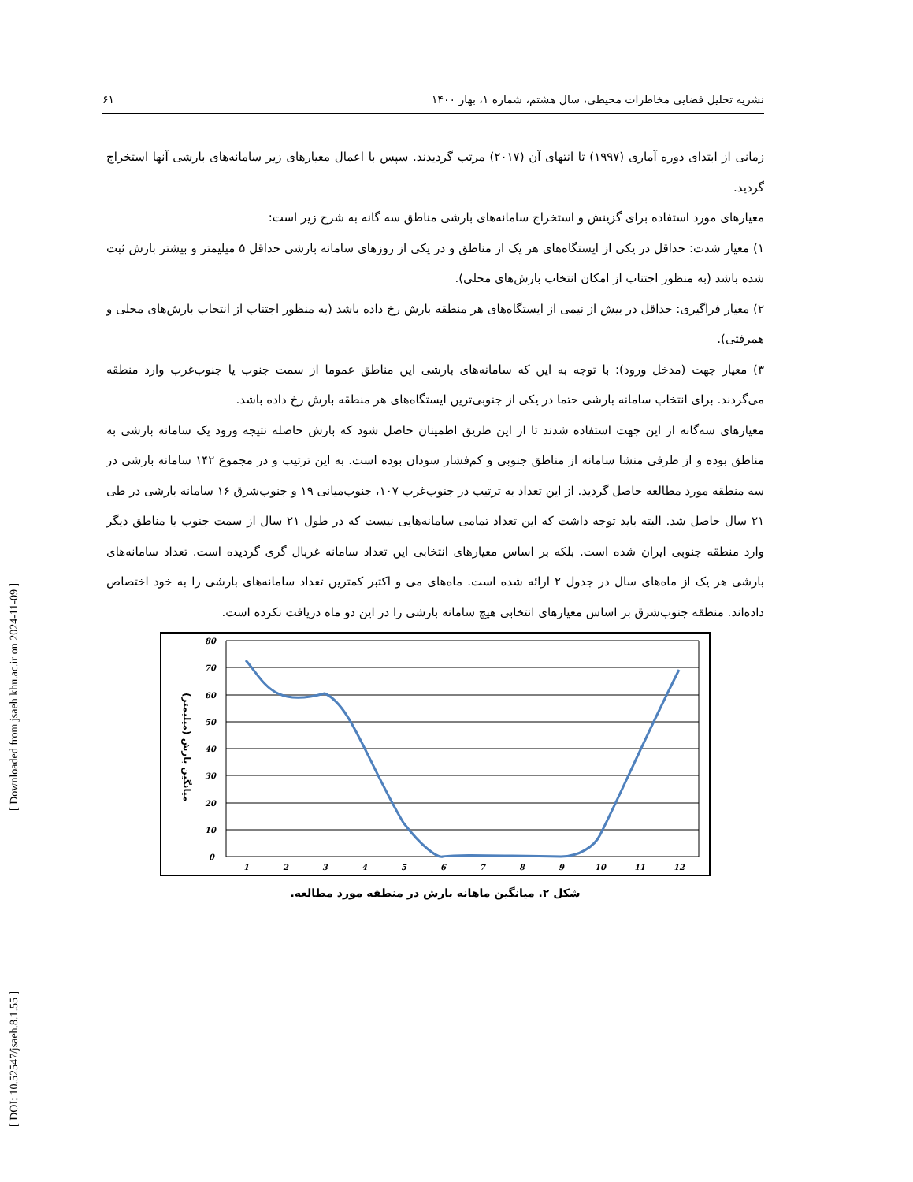[ DOI: 10.52547/jsaeh.8.1.55 ] [ Downloaded from jsaeh.khu.ac.ir on 2024-11-09 ]
نشریه تحلیل فضایی مخاطرات محیطی، سال هشتم، شماره ۱، بهار ۱۴۰۰ ۶۱
زمانی از ابتدای دوره آماری (۱۹۹۷) تا انتهای آن (۲۰۱۷) مرتب گردیدند. سپس با اعمال معیارهای زیر سامانه‌های بارشی آنها استخراج گردید.
معیارهای مورد استفاده برای گزینش و استخراج سامانه‌های بارشی مناطق سه گانه به شرح زیر است:
۱) معیار شدت: حداقل در یکی از ایستگاه‌های هر یک از مناطق و در یکی از روزهای سامانه بارشی حداقل ۵ میلیمتر و بیشتر بارش ثبت شده باشد (به منظور اجتناب از امکان انتخاب بارش‌های محلی).
۲) معیار فراگیری: حداقل در بیش از نیمی از ایستگاه‌های هر منطقه بارش رخ داده باشد (به منظور اجتناب از انتخاب بارش‌های محلی و همرفتی).
۳) معیار جهت (مدخل ورود): با توجه به این که سامانه‌های بارشی این مناطق عموما از سمت جنوب یا جنوب‌غرب وارد منطقه می‌گردند. برای انتخاب سامانه بارشی حتما در یکی از جنوبی‌ترین ایستگاه‌های هر منطقه بارش رخ داده باشد.
معیارهای سه‌گانه از این جهت استفاده شدند تا از این طریق اطمینان حاصل شود که بارش حاصله نتیجه ورود یک سامانه بارشی به مناطق بوده و از طرفی منشا سامانه از مناطق جنوبی و کم‌فشار سودان بوده است. به این ترتیب و در مجموع ۱۴۲ سامانه بارشی در سه منطقه مورد مطالعه حاصل گردید. از این تعداد به ترتیب در جنوب‌غرب ۱۰۷، جنوب‌میانی ۱۹ و جنوب‌شرق ۱۶ سامانه بارشی در طی ۲۱ سال حاصل شد. البته باید توجه داشت که این تعداد تمامی سامانه‌هایی نیست که در طول ۲۱ سال از سمت جنوب یا مناطق دیگر وارد منطقه جنوبی ایران شده است. بلکه بر اساس معیارهای انتخابی این تعداد سامانه غربال گری گردیده است. تعداد سامانه‌های بارشی هر یک از ماه‌های سال در جدول ۲ ارائه شده است. ماه‌های می و اکتبر کمترین تعداد سامانه‌های بارشی را به خود اختصاص داده‌اند. منطقه جنوب‌شرق بر اساس معیارهای انتخابی هیچ سامانه بارشی را در این دو ماه دریافت نکرده است.
80
70
60
50
40
30
20
10
0
1
2
3
4
5
6
7
8
9
10
11
12
میانگین بارش (میلیمتر)
شکل ۲. میانگین ماهانه بارش در منطقه مورد مطالعه.